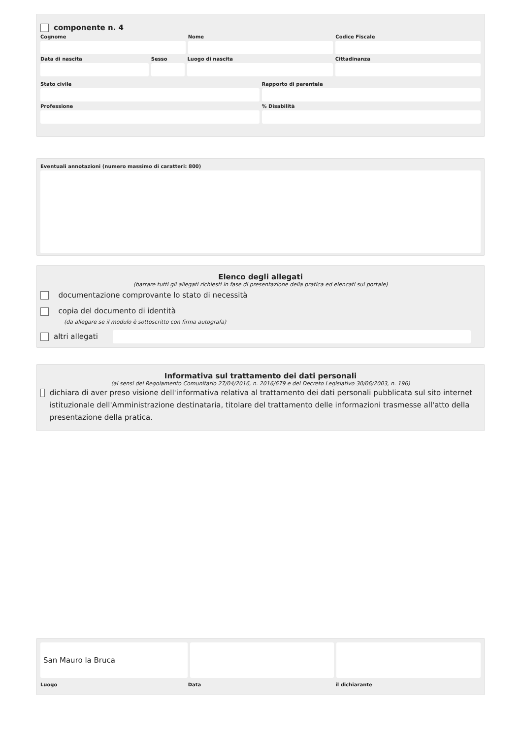componente n. 4
Cognome Nome Codice Fiscale
Data di nascita Sesso Luogo di nascita Cittadinanza
Stato civile Rapporto di parentela
Professione % Disabilità
Eventuali annotazioni (numero massimo di caratteri: 800)
Elenco degli allegati
(barrare tutti gli allegati richiesti in fase di presentazione della pratica ed elencati sul portale)
documentazione comprovante lo stato di necessità
copia del documento di identità
(da allegare se il modulo è sottoscritto con firma autografa)
altri allegati
Informativa sul trattamento dei dati personali
(ai sensi del Regolamento Comunitario 27/04/2016, n. 2016/679 e del Decreto Legislativo 30/06/2003, n. 196)
dichiara di aver preso visione dell'informativa relativa al trattamento dei dati personali pubblicata sul sito internet istituzionale dell'Amministrazione destinataria, titolare del trattamento delle informazioni trasmesse all'atto della presentazione della pratica.
San Mauro la Bruca
Luogo Data il dichiarante